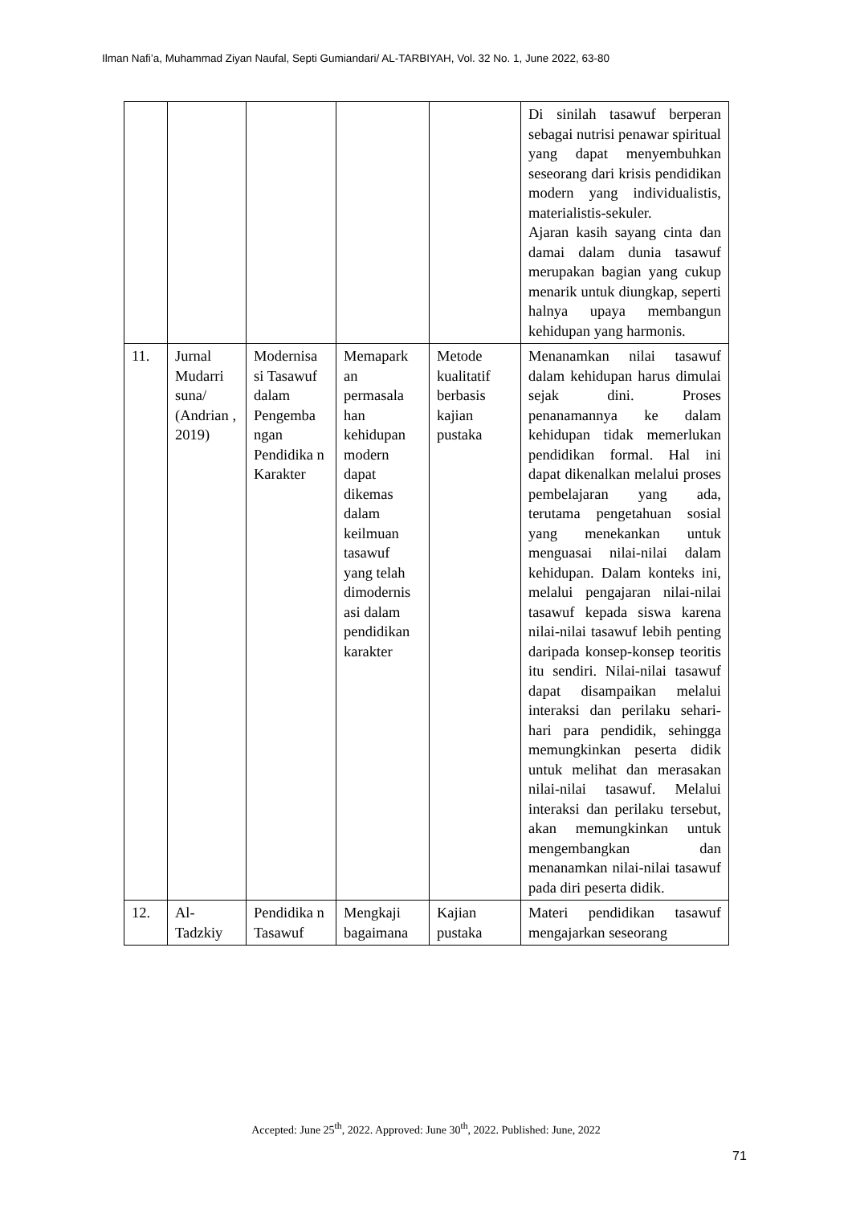Ilman Nafi’a, Muhammad Ziyan Naufal, Septi Gumiandari/ AL-TARBIYAH, Vol. 32 No. 1, June 2022, 63-80
| | | | | | Di sinilah tasawuf berperan sebagai nutrisi penawar spiritual yang dapat menyembuhkan seseorang dari krisis pendidikan modern yang individualistis, materialistis-sekuler. Ajaran kasih sayang cinta dan damai dalam dunia tasawuf merupakan bagian yang cukup menarik untuk diungkap, seperti halnya upaya membangun kehidupan yang harmonis. |
| 11. | Jurnal Mudarri suna/ (Andrian , 2019) | Modernisa si Tasawuf dalam Pengemba ngan Pendidika n Karakter | Memapark an permasala han kehidupan modern dapat dikemas dalam keilmuan tasawuf yang telah dimodernis asi dalam pendidikan karakter | Metode kualitatif berbasis kajian pustaka | Menanamkan nilai tasawuf dalam kehidupan harus dimulai sejak dini. Proses penanamannya ke dalam kehidupan tidak memerlukan pendidikan formal. Hal ini dapat dikenalkan melalui proses pembelajaran yang ada, terutama pengetahuan sosial yang menekankan untuk menguasai nilai-nilai dalam kehidupan. Dalam konteks ini, melalui pengajaran nilai-nilai tasawuf kepada siswa karena nilai-nilai tasawuf lebih penting daripada konsep-konsep teoritis itu sendiri. Nilai-nilai tasawuf dapat disampaikan melalui interaksi dan perilaku sehari-hari para pendidik, sehingga memungkinkan peserta didik untuk melihat dan merasakan nilai-nilai tasawuf. Melalui interaksi dan perilaku tersebut, akan memungkinkan untuk mengembangkan dan menanamkan nilai-nilai tasawuf pada diri peserta didik. |
| 12. | Al-Tadzkiy | Pendidika n Tasawuf | Mengkaji bagaimana | Kajian pustaka | Materi pendidikan tasawuf mengajarkan seseorang |
Accepted: June 25<sup>th</sup>, 2022. Approved: June 30<sup>th</sup>, 2022. Published: June, 2022
71